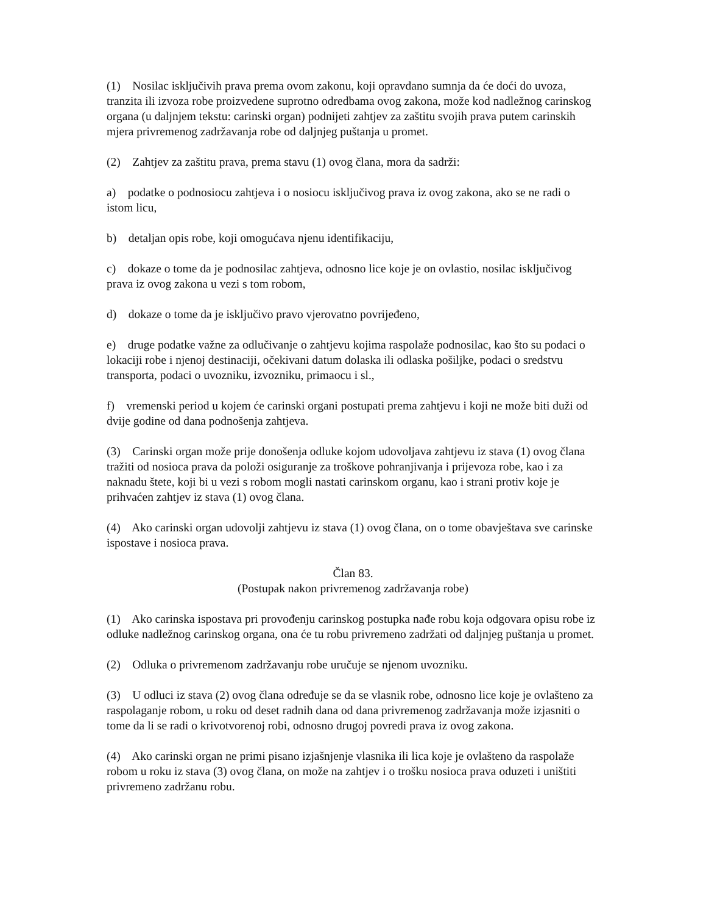(1) Nosilac isključivih prava prema ovom zakonu, koji opravdano sumnja da će doći do uvoza, tranzita ili izvoza robe proizvedene suprotno odredbama ovog zakona, može kod nadležnog carinskog organa (u daljnjem tekstu: carinski organ) podnijeti zahtjev za zaštitu svojih prava putem carinskih mjera privremenog zadržavanja robe od daljnjeg puštanja u promet.
(2) Zahtjev za zaštitu prava, prema stavu (1) ovog člana, mora da sadrži:
a) podatke o podnosiocu zahtjeva i o nosiocu isključivog prava iz ovog zakona, ako se ne radi o istom licu,
b) detaljan opis robe, koji omogućava njenu identifikaciju,
c) dokaze o tome da je podnosilac zahtjeva, odnosno lice koje je on ovlastio, nosilac isključivog prava iz ovog zakona u vezi s tom robom,
d) dokaze o tome da je isključivo pravo vjerovatno povrijeđeno,
e) druge podatke važne za odlučivanje o zahtjevu kojima raspolaže podnosilac, kao što su podaci o lokaciji robe i njenoj destinaciji, očekivani datum dolaska ili odlaska pošiljke, podaci o sredstvu transporta, podaci o uvozniku, izvozniku, primaocu i sl.,
f) vremenski period u kojem će carinski organi postupati prema zahtjevu i koji ne može biti duži od dvije godine od dana podnošenja zahtjeva.
(3) Carinski organ može prije donošenja odluke kojom udovoljava zahtjevu iz stava (1) ovog člana tražiti od nosioca prava da položi osiguranje za troškove pohranjivanja i prijevoza robe, kao i za naknadu štete, koji bi u vezi s robom mogli nastati carinskom organu, kao i strani protiv koje je prihvaćen zahtjev iz stava (1) ovog člana.
(4) Ako carinski organ udovolji zahtjevu iz stava (1) ovog člana, on o tome obavještava sve carinske ispostave i nosioca prava.
Član 83.
(Postupak nakon privremenog zadržavanja robe)
(1) Ako carinska ispostava pri provođenju carinskog postupka nađe robu koja odgovara opisu robe iz odluke nadležnog carinskog organa, ona će tu robu privremeno zadržati od daljnjeg puštanja u promet.
(2) Odluka o privremenom zadržavanju robe uručuje se njenom uvozniku.
(3) U odluci iz stava (2) ovog člana određuje se da se vlasnik robe, odnosno lice koje je ovlašteno za raspolaganje robom, u roku od deset radnih dana od dana privremenog zadržavanja može izjasniti o tome da li se radi o krivotvorenoj robi, odnosno drugoj povredi prava iz ovog zakona.
(4) Ako carinski organ ne primi pisano izjašnjenje vlasnika ili lica koje je ovlašteno da raspolaže robom u roku iz stava (3) ovog člana, on može na zahtjev i o trošku nosioca prava oduzeti i uništiti privremeno zadržanu robu.